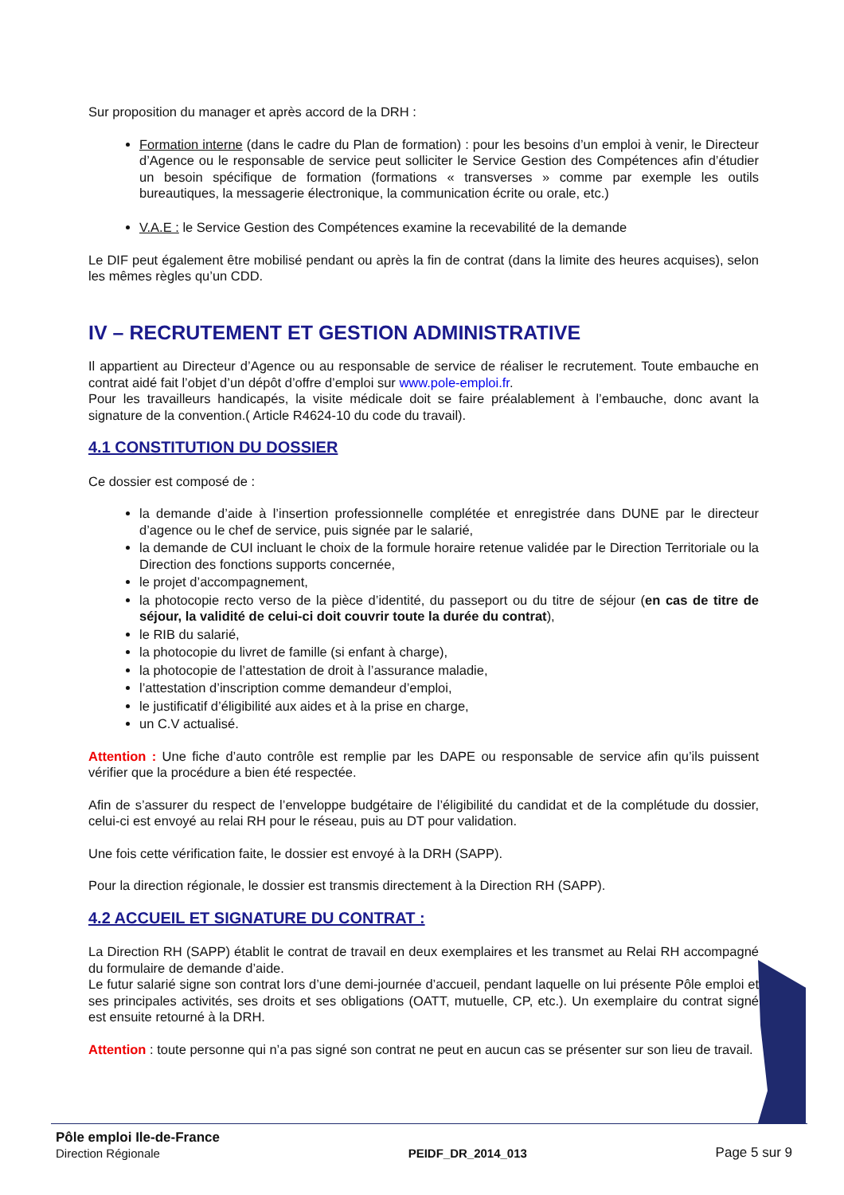Sur proposition du manager et après accord de la DRH :
Formation interne (dans le cadre du Plan de formation) : pour les besoins d’un emploi à venir, le Directeur d’Agence ou le responsable de service peut solliciter le Service Gestion des Compétences afin d’étudier un besoin spécifique de formation (formations « transverses » comme par exemple les outils bureautiques, la messagerie électronique, la communication écrite ou orale, etc.)
V.A.E : le Service Gestion des Compétences examine la recevabilité de la demande
Le DIF peut également être mobilisé pendant ou après la fin de contrat (dans la limite des heures acquises), selon les mêmes règles qu’un CDD.
IV – RECRUTEMENT ET GESTION ADMINISTRATIVE
Il appartient au Directeur d’Agence ou au responsable de service de réaliser le recrutement. Toute embauche en contrat aidé fait l’objet d’un dépôt d’offre d’emploi sur www.pole-emploi.fr.
Pour les travailleurs handicapés, la visite médicale doit se faire préalablement à l’embauche, donc avant la signature de la convention.( Article R4624-10 du code du travail).
4.1 CONSTITUTION DU DOSSIER
Ce dossier est composé de :
la demande d’aide à l’insertion professionnelle complétée et enregistrée dans DUNE par le directeur d’agence ou le chef de service, puis signée par le salarié,
la demande de CUI incluant le choix de la formule horaire retenue validée par le Direction Territoriale ou la Direction des fonctions supports concernée,
le projet d’accompagnement,
la photocopie recto verso de la pièce d’identité, du passeport ou du titre de séjour (en cas de titre de séjour, la validité de celui-ci doit couvrir toute la durée du contrat),
le RIB du salarié,
la photocopie du livret de famille (si enfant à charge),
la photocopie de l’attestation de droit à l’assurance maladie,
l’attestation d’inscription comme demandeur d’emploi,
le justificatif d’éligibilité aux aides et à la prise en charge,
un C.V actualisé.
Attention : Une fiche d’auto contrôle est remplie par les DAPE ou responsable de service afin qu’ils puissent vérifier que la procédure a bien été respectée.
Afin de s’assurer du respect de l’enveloppe budgétaire de l’éligibilité du candidat et de la complétude du dossier, celui-ci est envoyé au relai RH pour le réseau, puis au DT pour validation.
Une fois cette vérification faite, le dossier est envoyé à la DRH (SAPP).
Pour la direction régionale, le dossier est transmis directement à la Direction RH (SAPP).
4.2 ACCUEIL ET SIGNATURE DU CONTRAT :
La Direction RH (SAPP) établit le contrat de travail en deux exemplaires et les transmet au Relai RH accompagné du formulaire de demande d’aide.
Le futur salarié signe son contrat lors d’une demi-journée d’accueil, pendant laquelle on lui présente Pôle emploi et ses principales activités, ses droits et ses obligations (OATT, mutuelle, CP, etc.). Un exemplaire du contrat signé est ensuite retourné à la DRH.
Attention : toute personne qui n’a pas signé son contrat ne peut en aucun cas se présenter sur son lieu de travail.
Pôle emploi Ile-de-France
Direction Régionale
PEIDF_DR_2014_013
Page 5 sur 9